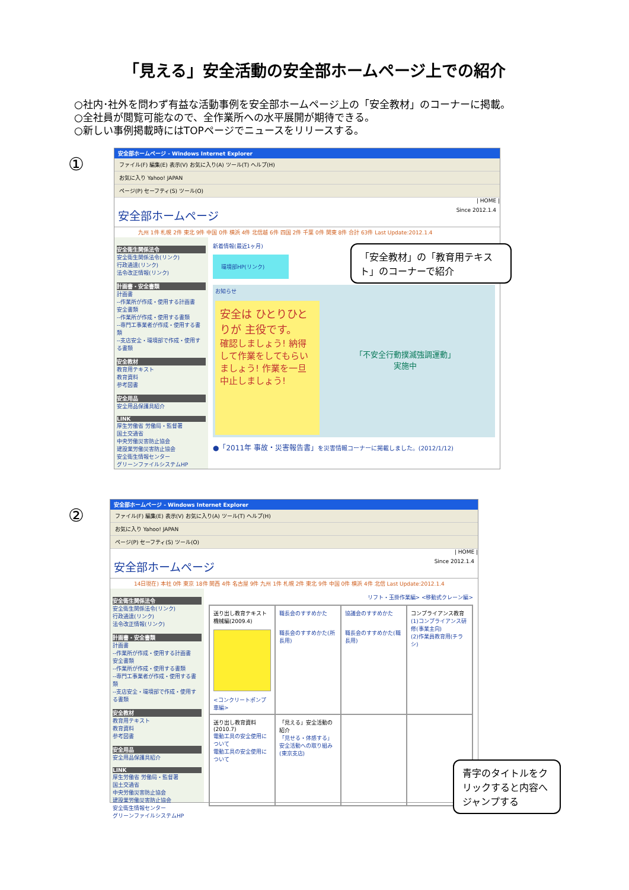「見える」安全活動の安全部ホームページ上での紹介
○社内･社外を問わず有益な活動事例を安全部ホームページ上の「安全教材」のコーナーに掲載。
○全社員が閲覧可能なので、全作業所への水平展開が期待できる。
○新しい事例掲載時にはTOPページでニュースをリリースする。
①
安全部ホームページ - Windows Internet Explorer
ファイル(F) 編集(E) 表示(V) お気に入り(A) ツール(T) ヘルプ(H)
お気に入り Yahoo! JAPAN
ページ(P) セーフティ(S) ツール(O)
| HOME |
安全部ホームページ Since 2012.1.4
九州 1件 札幌 2件 東北 9件 中国 0件 横浜 4件 北信越 6件 四国 2件 千葉 0件 関東 8件 合計 63件 Last Update:2012.1.4
安全衛生関係法令
安全衛生関係法令(リンク)
行政通達(リンク)
法令改正情報(リンク)
計画書・安全書類
計画書
--作業所が作成・使用する計画書
安全書類
--作業所が作成・使用する書類
--専門工事業者が作成・使用する書類
--支店安全・環境部で作成・使用する書類
安全教材
教育用テキスト
教育資料
参考図書
安全用品
安全用品保護具紹介
LINK
厚生労働省 労働局・監督署
国土交通省
中央労働災害防止協会
建設業労働災害防止協会
安全衛生情報センター
グリーンファイルシステムHP
新着情報(最近1ヶ月)
環境部HP(リンク)
お知らせ
安全は ひとりひとりが 主役です。
確認しましょう! 納得して作業をしてもらいましょう! 作業を一旦中止しましょう!
「不安全行動撲滅強調運動」
実施中
●「2011年 事故・災害報告書」を災害情報コーナーに掲載しました。(2012/1/12)
「安全教材」の「教育用テキスト」のコーナーで紹介
②
安全部ホームページ - Windows Internet Explorer
ファイル(F) 編集(E) 表示(V) お気に入り(A) ツール(T) ヘルプ(H)
お気に入り Yahoo! JAPAN
ページ(P) セーフティ(S) ツール(O)
| HOME |
安全部ホームページ Since 2012.1.4
14日現在) 本社 0件 東京 18件 関西 4件 名古屋 9件 九州 1件 札幌 2件 東北 9件 中国 0件 横浜 4件 北信 Last Update:2012.1.4
安全衛生関係法令
安全衛生関係法令(リンク)
行政通達(リンク)
法令改正情報(リンク)
計画書・安全書類
計画書
--作業所が作成・使用する計画書
安全書類
--作業所が作成・使用する書類
--専門工事業者が作成・使用する書類
--支店安全・環境部で作成・使用する書類
安全教材
教育用テキスト
教育資料
参考図書
安全用品
安全用品保護具紹介
LINK
厚生労働省 労働局・監督署
国土交通省
中央労働災害防止協会
建設業労働災害防止協会
安全衛生情報センター
グリーンファイルシステムHP
リフト・玉掛作業編> <移動式クレーン編>
送り出し教育テキスト 機械編(2009.4)
<コンクリートポンプ車編>
職長会のすすめかた
職長会のすすめかた(所長用)
協議会のすすめかた
職長会のすすめかた(職長用)
コンプライアンス教育
(1)コンプライアンス研修(事業主向)
(2)作業員教育用(チラシ)
送り出し教育資料(2010.7)
電動工具の安全使用について
電動工具の安全使用について
「見える」安全活動の紹介
「見せる・体感する」安全活動への取り組み(東京支店)
青字のタイトルをクリックすると内容へジャンプする